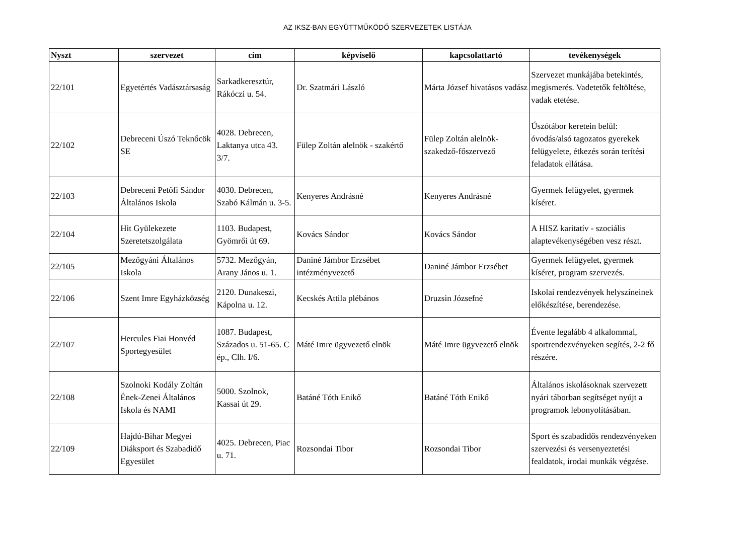AZ IKSZ-BAN EGYÜTTMŰKÖDŐ SZERVEZETEK LISTÁJA
| Nyszt | szervezet | cím | képviselő | kapcsolattartó | tevékenységek |
| --- | --- | --- | --- | --- | --- |
| 22/101 | Egyetértés Vadásztársaság | Sarkadkeresztúr, Rákóczi u. 54. | Dr. Szatmári László | Márta József hivatásos vadász | Szervezet munkájába betekintés, megismerés. Vadetetők feltöltése, vadak etetése. |
| 22/102 | Debreceni Úszó Teknőcök SE | 4028. Debrecen, Laktanya utca 43. 3/7. | Fülep Zoltán alelnök - szakértő | Fülep Zoltán alelnök- szakedző-főszervező | Úszótábor keretein belül: óvodás/alsó tagozatos gyerekek felügyelete, étkezés során terítési feladatok ellátása. |
| 22/103 | Debreceni Petőfi Sándor Általános Iskola | 4030. Debrecen, Szabó Kálmán u. 3-5. | Kenyeres Andrásné | Kenyeres Andrásné | Gyermek felügyelet, gyermek kíséret. |
| 22/104 | Hit Gyülekezete Szeretetszolgálata | 1103. Budapest, Gyömrői út 69. | Kovács Sándor | Kovács Sándor | A HISZ karitatív - szociális alaptevékenységében vesz részt. |
| 22/105 | Mezőgyáni Általános Iskola | 5732. Mezőgyán, Arany János u. 1. | Daniné Jámbor Erzsébet intézményvezető | Daniné Jámbor Erzsébet | Gyermek felügyelet, gyermek kíséret, program szervezés. |
| 22/106 | Szent Imre Egyházközség | 2120. Dunakeszi, Kápolna u. 12. | Kecskés Attila plébános | Druzsin Józsefné | Iskolai rendezvények helyszíneinek előkészítése, berendezése. |
| 22/107 | Hercules Fiai Honvéd Sportegyesület | 1087. Budapest, Százados u. 51-65. C ép., Clh. I/6. | Máté Imre ügyvezető elnök | Máté Imre ügyvezető elnök | Évente legalább 4 alkalommal, sportrendezvényeken segítés, 2-2 fő részére. |
| 22/108 | Szolnoki Kodály Zoltán Ének-Zenei Általános Iskola és NAMI | 5000. Szolnok, Kassai út 29. | Batáné Tóth Enikő | Batáné Tóth Enikő | Általános iskolásoknak szervezett nyári táborban segítséget nyújt a programok lebonyolításában. |
| 22/109 | Hajdú-Bihar Megyei Diáksport és Szabadidő Egyesület | 4025. Debrecen, Piac u. 71. | Rozsondai Tibor | Rozsondai Tibor | Sport és szabadidős rendezvényeken szervezési és versenyeztetési fealdatok, irodai munkák végzése. |